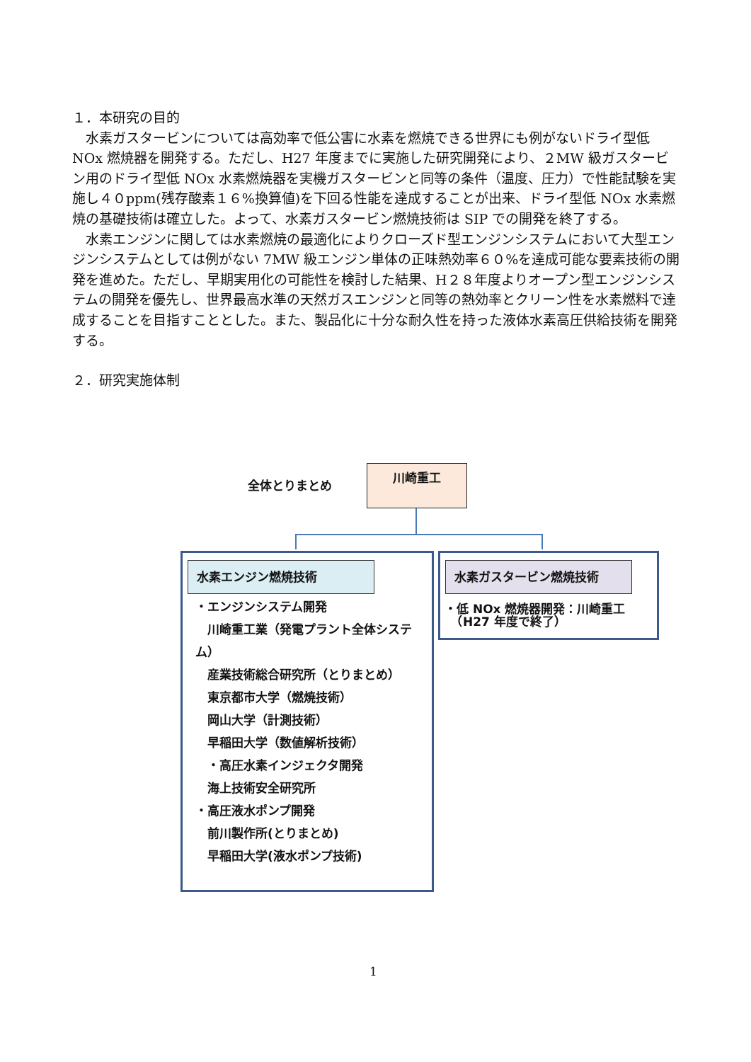１．本研究の目的
　水素ガスタービンについては高効率で低公害に水素を燃焼できる世界にも例がないドライ型低 NOx 燃焼器を開発する。ただし、H27 年度までに実施した研究開発により、２MW 級ガスタービン用のドライ型低 NOx 水素燃焼器を実機ガスタービンと同等の条件（温度、圧力）で性能試験を実施し４０ppm(残存酸素１６%換算値)を下回る性能を達成することが出来、ドライ型低 NOx 水素燃焼の基礎技術は確立した。よって、水素ガスタービン燃焼技術は SIP での開発を終了する。
　水素エンジンに関しては水素燃焼の最適化によりクローズド型エンジンシステムにおいて大型エンジンシステムとしては例がない 7MW 級エンジン単体の正味熱効率６０%を達成可能な要素技術の開発を進めた。ただし、早期実用化の可能性を検討した結果、H２８年度よりオープン型エンジンシステムの開発を優先し、世界最高水準の天然ガスエンジンと同等の熱効率とクリーン性を水素燃料で達成することを目指すこととした。また、製品化に十分な耐久性を持った液体水素高圧供給技術を開発する。
２．研究実施体制
全体とりまとめ
川崎重工
水素エンジン燃焼技術
・エンジンシステム開発
　川崎重工業（発電プラント全体システム）
　産業技術総合研究所（とりまとめ）
　東京都市大学（燃焼技術）
　岡山大学（計測技術）
　早稲田大学（数値解析技術）
　・高圧水素インジェクタ開発
　海上技術安全研究所
・高圧液水ポンプ開発
　前川製作所(とりまとめ)
　早稲田大学(液水ポンプ技術)
水素ガスタービン燃焼技術
・低 NOx 燃焼器開発：川崎重工
　（H27 年度で終了）
1